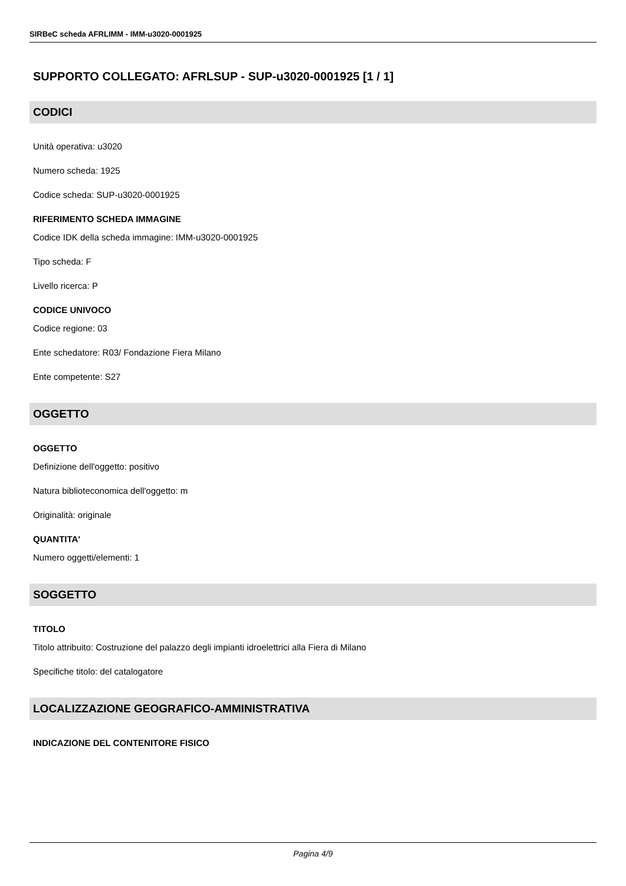SIRBeC scheda AFRLIMM - IMM-u3020-0001925
SUPPORTO COLLEGATO: AFRLSUP - SUP-u3020-0001925 [1 / 1]
CODICI
Unità operativa: u3020
Numero scheda: 1925
Codice scheda: SUP-u3020-0001925
RIFERIMENTO SCHEDA IMMAGINE
Codice IDK della scheda immagine: IMM-u3020-0001925
Tipo scheda: F
Livello ricerca: P
CODICE UNIVOCO
Codice regione: 03
Ente schedatore: R03/ Fondazione Fiera Milano
Ente competente: S27
OGGETTO
OGGETTO
Definizione dell'oggetto: positivo
Natura biblioteconomica dell'oggetto: m
Originalità: originale
QUANTITA'
Numero oggetti/elementi: 1
SOGGETTO
TITOLO
Titolo attribuito: Costruzione del palazzo degli impianti idroelettrici alla Fiera di Milano
Specifiche titolo: del catalogatore
LOCALIZZAZIONE GEOGRAFICO-AMMINISTRATIVA
INDICAZIONE DEL CONTENITORE FISICO
Pagina 4/9